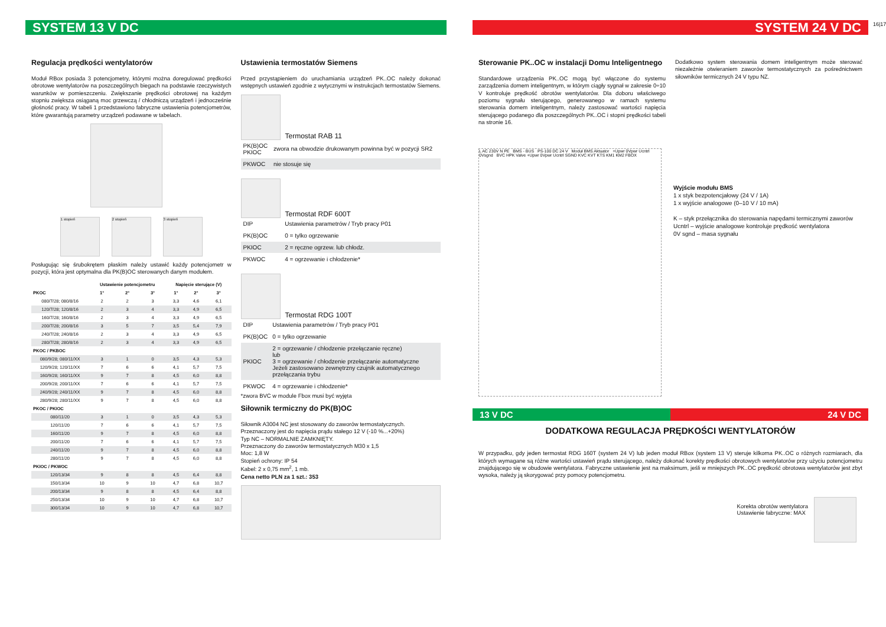16|17
SYSTEM 13 V DC
Regulacja prędkości wentylatorów
Moduł RBox posiada 3 potencjometry, którymi można doregulować prędkości obrotowe wentylatorów na poszczególnych biegach na podstawie rzeczywistych warunków w pomieszczeniu. Zwiększanie prędkości obrotowej na każdym stopniu zwiększa osiąganą moc grzewczą / chłodniczą urządzeń i jednocześnie głośność pracy. W tabeli 1 przedstawiono fabryczne ustawienia potencjometrów, które gwarantują parametry urządzeń podawane w tabelach.
1 stopień 2 stopień 3 stopień
Posługując się śrubokrętem płaskim należy ustawić każdy potencjometr w pozycji, która jest optymalna dla PK(B)OC sterowanych danym modułem.
| | Ustawienie potencjometru | | | Napięcie sterujące (V) | | |
| --- | --- | --- | --- | --- | --- | --- |
| PKOC | 1° | 2° | 3° | 1° | 2° | 3° |
| 080/7/28; 080/8/16 | 2 | 2 | 3 | 3,3 | 4,6 | 6,1 |
| 120/7/28; 120/8/16 | 2 | 3 | 4 | 3,3 | 4,9 | 6,5 |
| 160/7/28; 160/8/16 | 2 | 3 | 4 | 3,3 | 4,9 | 6,5 |
| 200/7/28; 200/8/16 | 3 | 5 | 7 | 3,5 | 5,4 | 7,9 |
| 240/7/28; 240/8/16 | 2 | 3 | 4 | 3,3 | 4,9 | 6,5 |
| 280/7/28; 280/8/16 | 2 | 3 | 4 | 3,3 | 4,9 | 6,5 |
| PKOC / PKBOC | | | | | | |
| 080/9/28; 080/11/XX | 3 | 1 | 0 | 3,5 | 4,3 | 5,3 |
| 120/9/28; 120/11/XX | 7 | 6 | 6 | 4,1 | 5,7 | 7,5 |
| 160/9/28; 160/11/XX | 9 | 7 | 8 | 4,5 | 6,0 | 8,8 |
| 200/9/28; 200/11/XX | 7 | 6 | 6 | 4,1 | 5,7 | 7,5 |
| 240/9/28; 240/11/XX | 9 | 7 | 8 | 4,5 | 6,0 | 8,8 |
| 280/9/28; 280/11/XX | 9 | 7 | 8 | 4,5 | 6,0 | 8,8 |
| PKOC / PKIOC | | | | | | |
| 080/11/20 | 3 | 1 | 0 | 3,5 | 4,3 | 5,3 |
| 120/11/20 | 7 | 6 | 6 | 4,1 | 5,7 | 7,5 |
| 160/11/20 | 9 | 7 | 8 | 4,5 | 6,0 | 8,8 |
| 200/11/20 | 7 | 6 | 6 | 4,1 | 5,7 | 7,5 |
| 240/11/20 | 9 | 7 | 8 | 4,5 | 6,0 | 8,8 |
| 280/11/20 | 9 | 7 | 8 | 4,5 | 6,0 | 8,8 |
| PKIOC / PKWOC | | | | | | |
| 120/13/34 | 9 | 8 | 8 | 4,5 | 6,4 | 8,8 |
| 150/13/34 | 10 | 9 | 10 | 4,7 | 6,8 | 10,7 |
| 200/13/34 | 9 | 8 | 8 | 4,5 | 6,4 | 8,8 |
| 250/13/34 | 10 | 9 | 10 | 4,7 | 6,8 | 10,7 |
| 300/13/34 | 10 | 9 | 10 | 4,7 | 6,8 | 10,7 |
Ustawienia termostatów Siemens
Przed przystąpieniem do uruchamiania urządzeń PK..OC należy dokonać wstępnych ustawień zgodnie z wytycznymi w instrukcjach termostatów Siemens.
Termostat RAB 11
| PK(B)OC PKIOC | zwora na obwodzie drukowanym powinna być w pozycji SR2 |
| PKWOC | nie stosuje się |
Termostat RDF 600T
| DIP | Ustawienia parametrów / Tryb pracy P01 |
| PK(B)OC | 0 = tylko ogrzewanie |
| PKIOC | 2 = ręczne ogrzew. lub chłodz. |
| PKWOC | 4 = ogrzewanie i chłodzenie* |
Termostat RDG 100T
| DIP | Ustawienia parametrów / Tryb pracy P01 |
| PK(B)OC | 0 = tylko ogrzewanie |
| PKIOC | 2 = ogrzewanie / chłodzenie przełączanie ręczne) lub 3 = ogrzewanie / chłodzenie przełączanie automatyczne Jeżeli zastosowano zewnętrzny czujnik automatycznego przełączania trybu |
| PKWOC | 4 = ogrzewanie i chłodzenie* |
*zwora BVC w module Fbox musi być wyjęta
Siłownik termiczny do PK(B)OC
Siłownik A3004 NC jest stosowany do zaworów termostatycznych.
Przeznaczony jest do napięcia prądu stałego 12 V (-10 %...+20%)
Typ NC – NORMALNIE ZAMKNIĘTY.
Przeznaczony do zaworów termostatycznych M30 x 1,5
Moc: 1,8 W
Stopień ochrony: IP 54
Kabel: 2 x 0,75 mm<sup>2</sup>, 1 mb.
Cena netto PLN za 1 szt.: 353
SYSTEM 24 V DC
Sterowanie PK..OC w instalacji Domu Inteligentnego
Standardowe urządzenia PK..OC mogą być włączone do systemu zarządzenia domem inteligentnym, w którym ciągły sygnał w zakresie 0÷10 V kontroluje prędkość obrotów wentylatorów. Dla doboru właściwego poziomu sygnału sterującego, generowanego w ramach systemu sterowania domem inteligentnym, należy zastosować wartości napięcia sterującego podanego dla poszczególnych PK..OC i stopni prędkości tabeli na stronie 16.
Dodatkowo system sterowania domem inteligentnym może sterować niezależnie otwieraniem zaworów termostatycznych za pośrednictwem siłowników termicznych 24 V typu NZ.
L AC 230V N PE BMS - BUS PS-100 DC 24 V Moduł BMS Aktuator +Upwr 0Vpwr Ucntrl 0Vsgnd BVC HPK Valve +Upwr 0Vpwr Ucntrl SGND KVC KVT KTS KM1 KM2 FBOX
Wyjście modułu BMS
1 x styk bezpotencjałowy (24 V / 1A)
1 x wyjście analogowe (0–10 V / 10 mA)
K – styk przełącznika do sterowania napędami termicznymi zaworów
Ucntrl – wyjście analogowe kontroluje prędkość wentylatora
0V sgnd – masa sygnału
13 V DC 24 V DC
DODATKOWA REGULACJA PRĘDKOŚCI WENTYLATORÓW
W przypadku, gdy jeden termostat RDG 160T (system 24 V) lub jeden moduł RBox (system 13 V) steruje kilkoma PK..OC o różnych rozmiarach, dla których wymagane są różne wartości ustawień prądu sterującego, należy dokonać korekty prędkości obrotowych wentylatorów przy użyciu potencjometru znajdującego się w obudowie wentylatora. Fabryczne ustawienie jest na maksimum, jeśli w mniejszych PK..OC prędkość obrotowa wentylatorów jest zbyt wysoka, należy ją skorygować przy pomocy potencjometru.
Korekta obrotów wentylatora
Ustawienie fabryczne: MAX